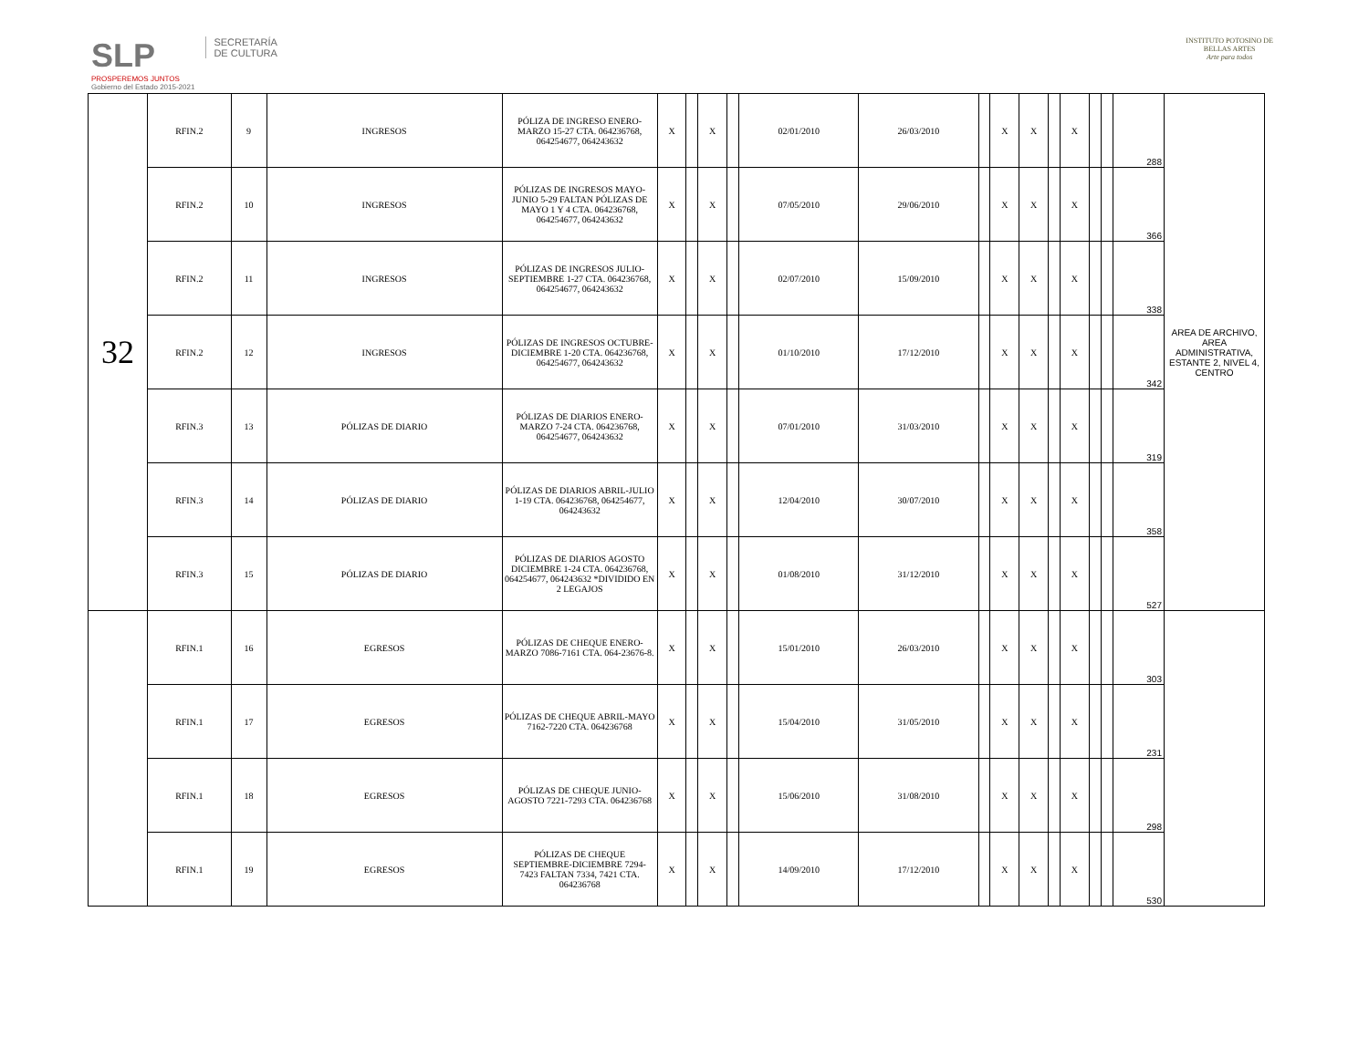SLP
PROSPEREMOS JUNTOS
Gobierno del Estado 2015-2021
SECRETARÍA
DE CULTURA
INSTITUTO POTOSINO DE
BELLAS ARTES
Arte para todos
| 32 | RFIN.2 | 9 | INGRESOS | PÓLIZA DE INGRESO ENERO-MARZO 15-27 CTA. 064236768, 064254677, 064243632 | X | | X | | 02/01/2010 | 26/03/2010 | | X | X | | X | | | 288 | AREA DE ARCHIVO, AREA ADMINISTRATIVA, ESTANTE 2, NIVEL 4, CENTRO |
| | RFIN.2 | 10 | INGRESOS | PÓLIZAS DE INGRESOS MAYO-JUNIO 5-29 FALTAN PÓLIZAS DE MAYO 1 Y 4 CTA. 064236768, 064254677, 064243632 | X | | X | | 07/05/2010 | 29/06/2010 | | X | X | | X | | | 366 | |
| | RFIN.2 | 11 | INGRESOS | PÓLIZAS DE INGRESOS JULIO-SEPTIEMBRE 1-27 CTA. 064236768, 064254677, 064243632 | X | | X | | 02/07/2010 | 15/09/2010 | | X | X | | X | | | 338 | |
| | RFIN.2 | 12 | INGRESOS | PÓLIZAS DE INGRESOS OCTUBRE-DICIEMBRE 1-20 CTA. 064236768, 064254677, 064243632 | X | | X | | 01/10/2010 | 17/12/2010 | | X | X | | X | | | 342 | |
| | RFIN.3 | 13 | PÓLIZAS DE DIARIO | PÓLIZAS DE DIARIOS ENERO-MARZO 7-24 CTA. 064236768, 064254677, 064243632 | X | | X | | 07/01/2010 | 31/03/2010 | | X | X | | X | | | 319 | |
| | RFIN.3 | 14 | PÓLIZAS DE DIARIO | PÓLIZAS DE DIARIOS ABRIL-JULIO 1-19 CTA. 064236768, 064254677, 064243632 | X | | X | | 12/04/2010 | 30/07/2010 | | X | X | | X | | | 358 | |
| | RFIN.3 | 15 | PÓLIZAS DE DIARIO | PÓLIZAS DE DIARIOS AGOSTO DICIEMBRE 1-24 CTA. 064236768, 064254677, 064243632 *DIVIDIDO EN 2 LEGAJOS | X | | X | | 01/08/2010 | 31/12/2010 | | X | X | | X | | | 527 | |
| | RFIN.1 | 16 | EGRESOS | PÓLIZAS DE CHEQUE ENERO-MARZO 7086-7161 CTA. 064-23676-8. | X | | X | | 15/01/2010 | 26/03/2010 | | X | X | | X | | | 303 | |
| | RFIN.1 | 17 | EGRESOS | PÓLIZAS DE CHEQUE ABRIL-MAYO 7162-7220 CTA. 064236768 | X | | X | | 15/04/2010 | 31/05/2010 | | X | X | | X | | | 231 | |
| | RFIN.1 | 18 | EGRESOS | PÓLIZAS DE CHEQUE JUNIO-AGOSTO 7221-7293 CTA. 064236768 | X | | X | | 15/06/2010 | 31/08/2010 | | X | X | | X | | | 298 | |
| | RFIN.1 | 19 | EGRESOS | PÓLIZAS DE CHEQUE SEPTIEMBRE-DICIEMBRE 7294-7423 FALTAN 7334, 7421 CTA. 064236768 | X | | X | | 14/09/2010 | 17/12/2010 | | X | X | | X | | | 530 | |